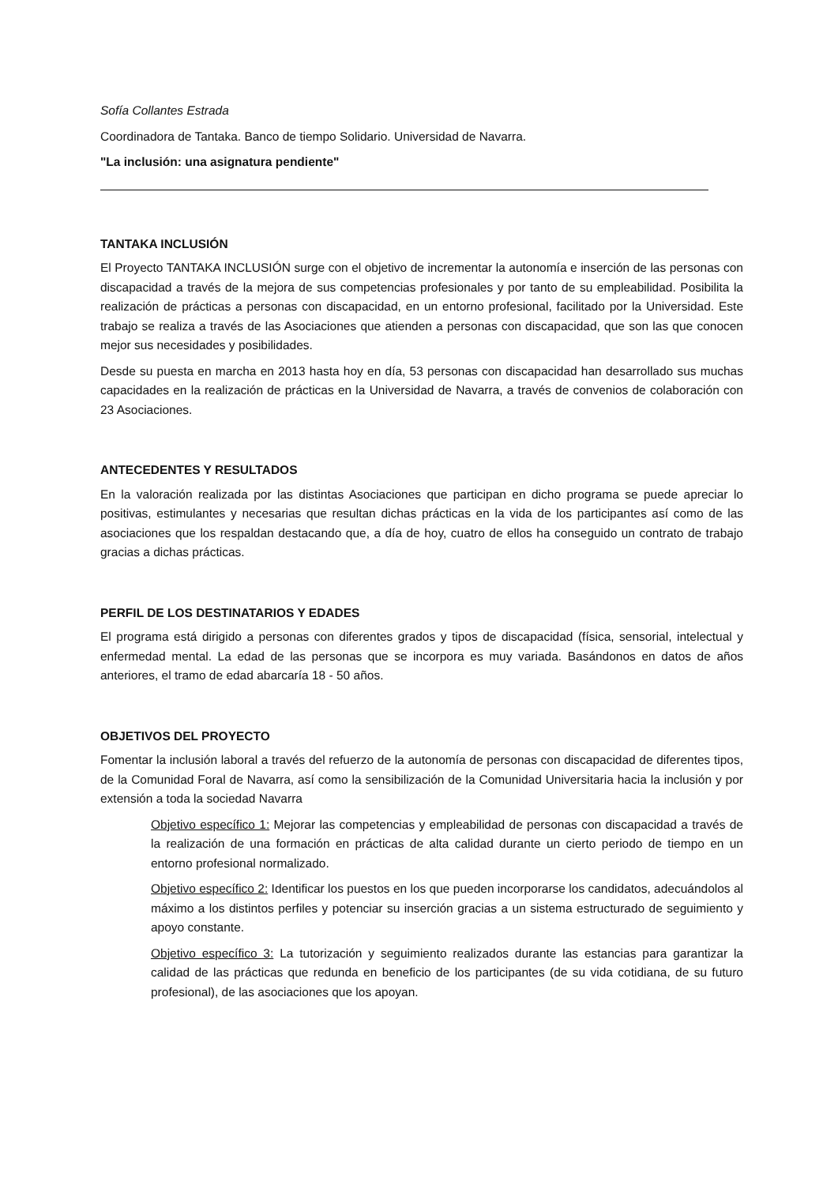Sofía Collantes Estrada
Coordinadora de Tantaka. Banco de tiempo Solidario. Universidad de Navarra.
"La inclusión: una asignatura pendiente"
TANTAKA INCLUSIÓN
El Proyecto TANTAKA INCLUSIÓN surge con el objetivo de incrementar la autonomía e inserción de las personas con discapacidad a través de la mejora de sus competencias profesionales y por tanto de su empleabilidad. Posibilita la realización de prácticas a personas con discapacidad, en un entorno profesional, facilitado por la Universidad. Este trabajo se realiza a través de las Asociaciones que atienden a personas con discapacidad, que son las que conocen mejor sus necesidades y posibilidades.
Desde su puesta en marcha en 2013 hasta hoy en día, 53 personas con discapacidad han desarrollado sus muchas capacidades en la realización de prácticas en la Universidad de Navarra, a través de convenios de colaboración con 23 Asociaciones.
ANTECEDENTES Y RESULTADOS
En la valoración realizada por las distintas Asociaciones que participan en dicho programa se puede apreciar lo positivas, estimulantes y necesarias que resultan dichas prácticas en la vida de los participantes así como de las asociaciones que los respaldan destacando que, a día de hoy, cuatro de ellos ha conseguido un contrato de trabajo gracias a dichas prácticas.
PERFIL DE LOS DESTINATARIOS Y EDADES
El programa está dirigido a personas con diferentes grados y tipos de discapacidad (física, sensorial, intelectual y enfermedad mental. La edad de las personas que se incorpora es muy variada. Basándonos en datos de años anteriores, el tramo de edad abarcaría 18 - 50 años.
OBJETIVOS DEL PROYECTO
Fomentar la inclusión laboral a través del refuerzo de la autonomía de personas con discapacidad de diferentes tipos, de la Comunidad Foral de Navarra, así como la sensibilización de la Comunidad Universitaria hacia la inclusión y por extensión a toda la sociedad Navarra
Objetivo específico 1: Mejorar las competencias y empleabilidad de personas con discapacidad a través de la realización de una formación en prácticas de alta calidad durante un cierto periodo de tiempo en un entorno profesional normalizado.
Objetivo específico 2: Identificar los puestos en los que pueden incorporarse los candidatos, adecuándolos al máximo a los distintos perfiles y potenciar su inserción gracias a un sistema estructurado de seguimiento y apoyo constante.
Objetivo específico 3: La tutorización y seguimiento realizados durante las estancias para garantizar la calidad de las prácticas que redunda en beneficio de los participantes (de su vida cotidiana, de su futuro profesional), de las asociaciones que los apoyan.